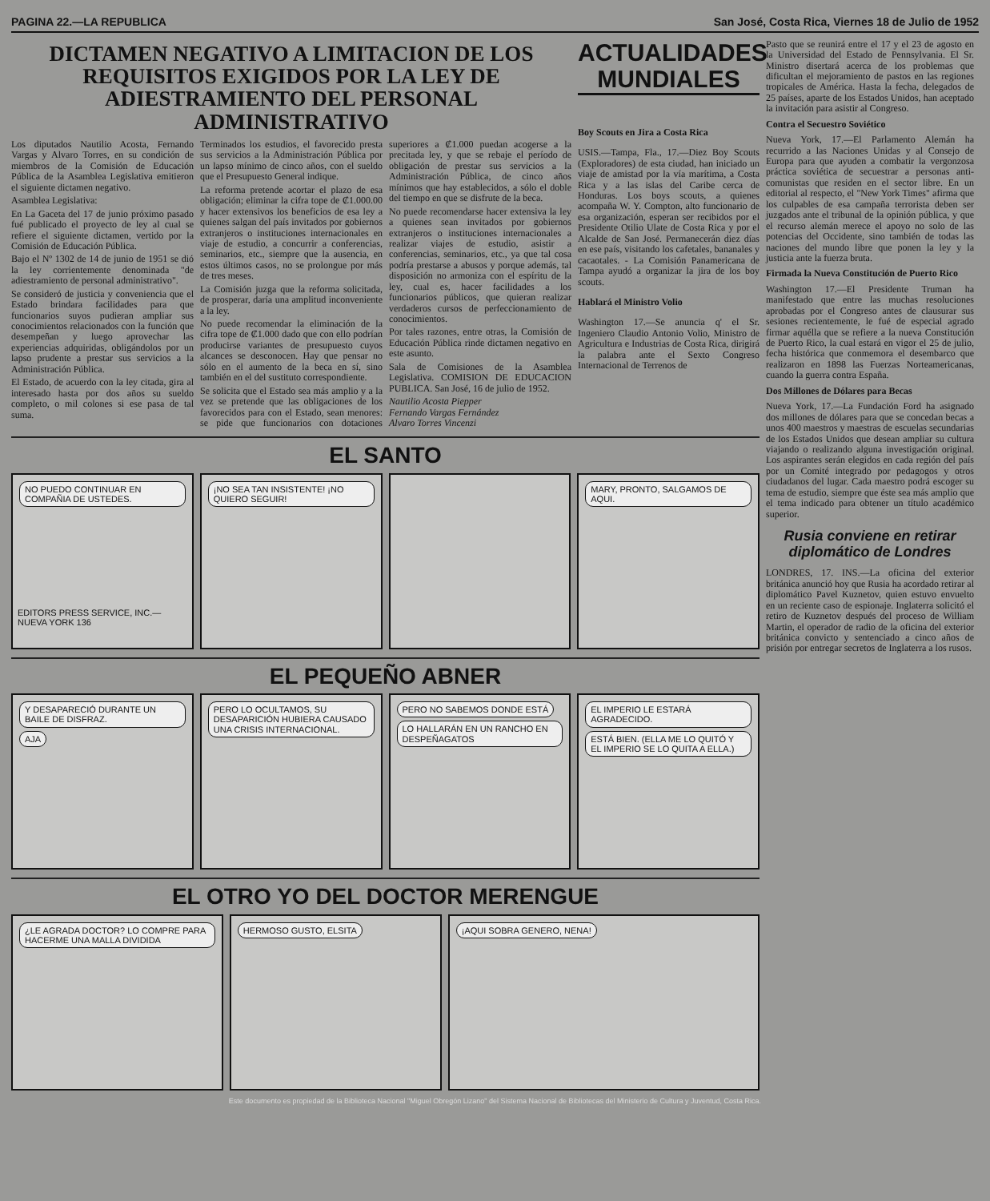PAGINA 22.—LA REPUBLICA San José, Costa Rica, Viernes 18 de Julio de 1952
DICTAMEN NEGATIVO A LIMITACION DE LOS REQUISITOS EXIGIDOS POR LA LEY DE ADIESTRAMIENTO DEL PERSONAL ADMINISTRATIVO
Los diputados Nautilio Acosta, Fernando Vargas y Alvaro Torres, en su condición de miembros de la Comisión de Educación Pública de la Asamblea Legislativa emitieron el siguiente dictamen negativo.
Asamblea Legislativa:
En La Gaceta del 17 de junio próximo pasado fué publicado el proyecto de ley al cual se refiere el siguiente dictamen, vertido por la Comisión de Educación Pública.
Bajo el Nº 1302 de 14 de junio de 1951 se dió la ley corrientemente denominada "de adiestramiento de personal administrativo".
Se consideró de justicia y conveniencia que el Estado brindara facilidades para que funcionarios suyos pudieran ampliar sus conocimientos relacionados con la función que desempeñan y luego aprovechar las experiencias adquiridas, obligándolos por un lapso prudente a prestar sus servicios a la Administración Pública.
El Estado, de acuerdo con la ley citada, gira al interesado hasta por dos años su sueldo completo, o mil colones si ese pasa de tal suma.
Terminados los estudios, el favorecido presta sus servicios a la Administración Pública por un lapso mínimo de cinco años, con el sueldo que el Presupuesto General indique.
La reforma pretende acortar el plazo de esa obligación; eliminar la cifra tope de ₡1.000.00 y hacer extensivos los beneficios de esa ley a quienes salgan del país invitados por gobiernos extranjeros o instituciones internacionales en viaje de estudio, a concurrir a conferencias, seminarios, etc., siempre que la ausencia, en estos últimos casos, no se prolongue por más de tres meses.
La Comisión juzga que la reforma solicitada, de prosperar, daría una amplitud inconveniente a la ley.
No puede recomendar la eliminación de la cifra tope de ₡1.000 dado que con ello podrían producirse variantes de presupuesto cuyos alcances se desconocen. Hay que pensar no sólo en el aumento de la beca en sí, sino también en el del sustituto correspondiente.
Se solicita que el Estado sea más amplio y a la vez se pretende que las obligaciones de los favorecidos para con el Estado, sean menores: se pide que funcionarios con dotaciones superiores a ₡1.000 puedan acogerse a la precitada ley, y que se rebaje el período de obligación de prestar sus servicios a la Administración Pública, de cinco años mínimos que hay establecidos, a sólo el doble del tiempo en que se disfrute de la beca.
No puede recomendarse hacer extensiva la ley a quienes sean invitados por gobiernos extranjeros o instituciones internacionales a realizar viajes de estudio, asistir a conferencias, seminarios, etc., ya que tal cosa podría prestarse a abusos y porque además, tal disposición no armoniza con el espíritu de la ley, cual es, hacer facilidades a los funcionarios públicos, que quieran realizar verdaderos cursos de perfeccionamiento de conocimientos.
Por tales razones, entre otras, la Comisión de Educación Pública rinde dictamen negativo en este asunto.
Sala de Comisiones de la Asamblea Legislativa. COMISION DE EDUCACION PUBLICA. San José, 16 de julio de 1952.
Nautilio Acosta Piepper
Fernando Vargas Fernández
Alvaro Torres Vincenzi
ACTUALIDADES MUNDIALES
Boy Scouts en Jira a Costa Rica
USIS.—Tampa, Fla., 17.—Diez Boy Scouts (Exploradores) de esta ciudad, han iniciado un viaje de amistad por la vía marítima, a Costa Rica y a las islas del Caribe cerca de Honduras. Los boys scouts, a quienes acompaña W. Y. Compton, alto funcionario de esa organización, esperan ser recibidos por el Presidente Otilio Ulate de Costa Rica y por el Alcalde de San José. Permanecerán diez días en ese país, visitando los cafetales, bananales y cacaotales. - La Comisión Panamericana de Tampa ayudó a organizar la jira de los boy scouts.
Hablará el Ministro Volio
Washington 17.—Se anuncia q' el Sr. Ingeniero Claudio Antonio Volio, Ministro de Agricultura e Industrias de Costa Rica, dirigirá la palabra ante el Sexto Congreso Internacional de Terrenos de
EL SANTO
NO PUEDO CONTINUAR EN COMPAÑIA DE USTEDES.
EDITORS PRESS SERVICE, INC.—NUEVA YORK 136
¡NO SEA TAN INSISTENTE! ¡NO QUIERO SEGUIR!
MARY, PRONTO, SALGAMOS DE AQUI.
EL PEQUEÑO ABNER
Y DESAPARECIÓ DURANTE UN BAILE DE DISFRAZ. AJA
PERO LO OCULTAMOS, SU DESAPARICIÓN HUBIERA CAUSADO UNA CRISIS INTERNACIONAL.
PERO NO SABEMOS DONDE ESTÁ LO HALLARÁN EN UN RANCHO EN DESPEÑAGATOS
EL IMPERIO LE ESTARÁ AGRADECIDO. ESTÁ BIEN. (ELLA ME LO QUITÓ Y EL IMPERIO SE LO QUITA A ELLA.)
EL OTRO YO DEL DOCTOR MERENGUE
¿LE AGRADA DOCTOR? LO COMPRE PARA HACERME UNA MALLA DIVIDIDA
HERMOSO GUSTO, ELSITA ¡AQUI SOBRA GENERO, NENA!
Pasto que se reunirá entre el 17 y el 23 de agosto en la Universidad del Estado de Pennsylvania. El Sr. Ministro disertará acerca de los problemas que dificultan el mejoramiento de pastos en las regiones tropicales de América. Hasta la fecha, delegados de 25 países, aparte de los Estados Unidos, han aceptado la invitación para asistir al Congreso.
Contra el Secuestro Soviético
Nueva York, 17.—El Parlamento Alemán ha recurrido a las Naciones Unidas y al Consejo de Europa para que ayuden a combatir la vergonzosa práctica soviética de secuestrar a personas anti-comunistas que residen en el sector libre. En un editorial al respecto, el "New York Times" afirma que los culpables de esa campaña terrorista deben ser juzgados ante el tribunal de la opinión pública, y que el recurso alemán merece el apoyo no solo de las potencias del Occidente, sino también de todas las naciones del mundo libre que ponen la ley y la justicia ante la fuerza bruta.
Firmada la Nueva Constitución de Puerto Rico
Washington 17.—El Presidente Truman ha manifestado que entre las muchas resoluciones aprobadas por el Congreso antes de clausurar sus sesiones recientemente, le fué de especial agrado firmar aquélla que se refiere a la nueva Constitución de Puerto Rico, la cual estará en vigor el 25 de julio, fecha histórica que conmemora el desembarco que realizaron en 1898 las Fuerzas Norteamericanas, cuando la guerra contra España.
Dos Millones de Dólares para Becas
Nueva York, 17.—La Fundación Ford ha asignado dos millones de dólares para que se concedan becas a unos 400 maestros y maestras de escuelas secundarias de los Estados Unidos que desean ampliar su cultura viajando o realizando alguna investigación original. Los aspirantes serán elegidos en cada región del país por un Comité integrado por pedagogos y otros ciudadanos del lugar. Cada maestro podrá escoger su tema de estudio, siempre que éste sea más amplio que el tema indicado para obtener un título académico superior.
Rusia conviene en retirar diplomático de Londres
LONDRES, 17. INS.—La oficina del exterior británica anunció hoy que Rusia ha acordado retirar al diplomático Pavel Kuznetov, quien estuvo envuelto en un reciente caso de espionaje. Inglaterra solicitó el retiro de Kuznetov después del proceso de William Martin, el operador de radio de la oficina del exterior británica convicto y sentenciado a cinco años de prisión por entregar secretos de Inglaterra a los rusos.
Este documento es propiedad de la Biblioteca Nacional "Miguel Obregón Lizano" del Sistema Nacional de Bibliotecas del Ministerio de Cultura y Juventud, Costa Rica.